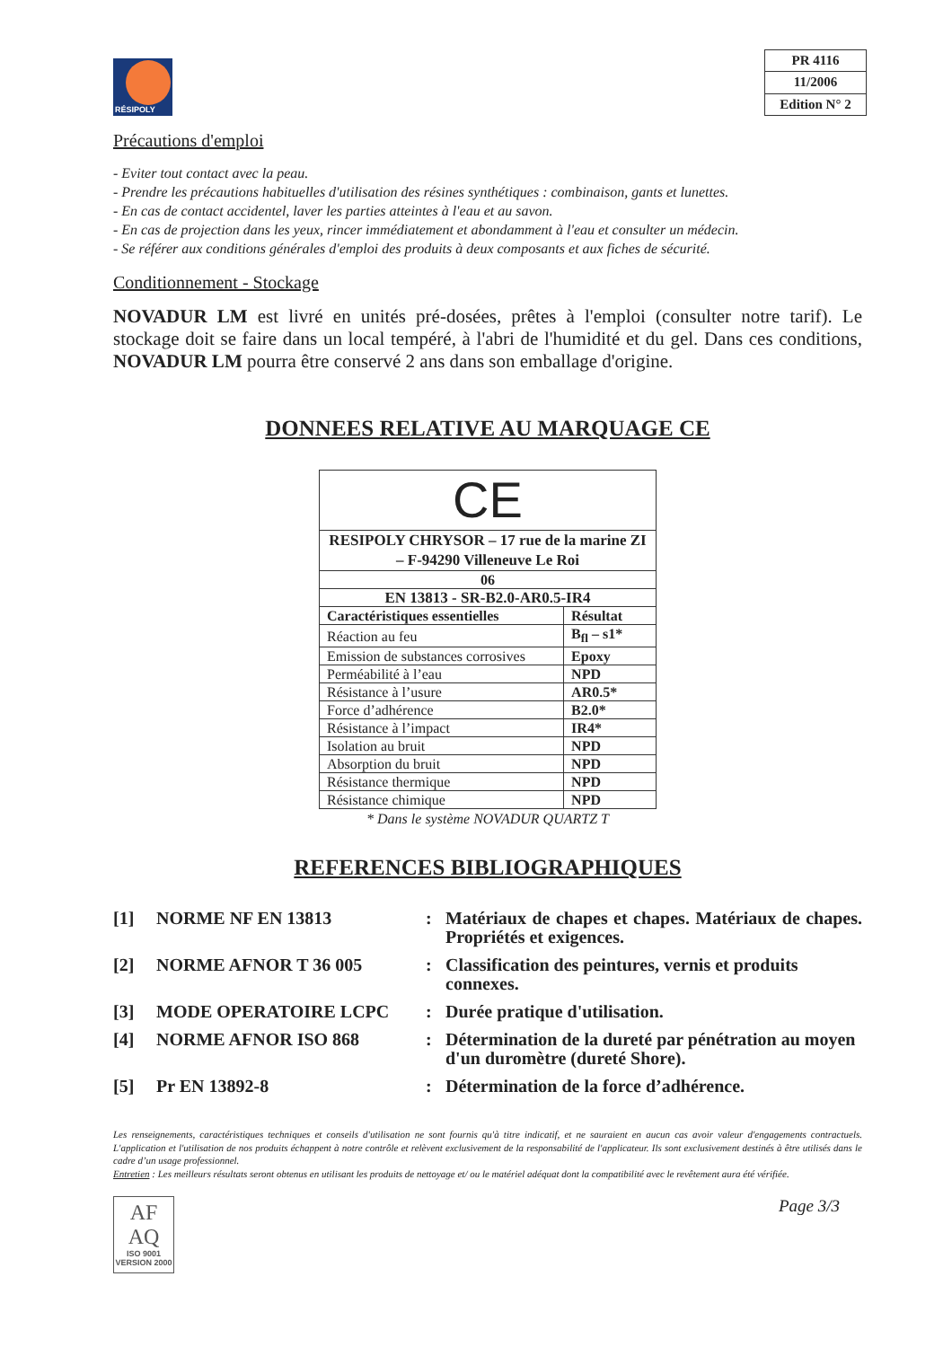RÉSIPOLY
| PR 4116 |
| 11/2006 |
| Edition N° 2 |
Précautions d'emploi
- Eviter tout contact avec la peau.
- Prendre les précautions habituelles d'utilisation des résines synthétiques : combinaison, gants et lunettes.
- En cas de contact accidentel, laver les parties atteintes à l'eau et au savon.
- En cas de projection dans les yeux, rincer immédiatement et abondamment à l'eau et consulter un médecin.
- Se référer aux conditions générales d'emploi des produits à deux composants et aux fiches de sécurité.
Conditionnement - Stockage
NOVADUR LM est livré en unités pré-dosées, prêtes à l'emploi (consulter notre tarif). Le stockage doit se faire dans un local tempéré, à l'abri de l'humidité et du gel. Dans ces conditions, NOVADUR LM pourra être conservé 2 ans dans son emballage d'origine.
DONNEES RELATIVE AU MARQUAGE CE
| CE | |
| RESIPOLY CHRYSOR – 17 rue de la marine ZI – F-94290 Villeneuve Le Roi | |
| 06 | |
| EN 13813 - SR-B2.0-AR0.5-IR4 | |
| Caractéristiques essentielles | Résultat |
| Réaction au feu | B<sub>fl</sub> – s1* |
| Emission de substances corrosives | Epoxy |
| Perméabilité à l’eau | NPD |
| Résistance à l’usure | AR0.5* |
| Force d’adhérence | B2.0* |
| Résistance à l’impact | IR4* |
| Isolation au bruit | NPD |
| Absorption du bruit | NPD |
| Résistance thermique | NPD |
| Résistance chimique | NPD |
* Dans le système NOVADUR QUARTZ T
REFERENCES BIBLIOGRAPHIQUES
| [1] | NORME NF EN 13813 | : | Matériaux de chapes et chapes. Matériaux de chapes. Propriétés et exigences. |
| [2] | NORME AFNOR T 36 005 | : | Classification des peintures, vernis et produits connexes. |
| [3] | MODE OPERATOIRE LCPC | : | Durée pratique d'utilisation. |
| [4] | NORME AFNOR ISO 868 | : | Détermination de la dureté par pénétration au moyen d'un duromètre (dureté Shore). |
| [5] | Pr EN 13892-8 | : | Détermination de la force d’adhérence. |
Les renseignements, caractéristiques techniques et conseils d'utilisation ne sont fournis qu'à titre indicatif, et ne sauraient en aucun cas avoir valeur d'engagements contractuels. L'application et l'utilisation de nos produits échappent à notre contrôle et relèvent exclusivement de la responsabilité de l'applicateur. Ils sont exclusivement destinés à être utilisés dans le cadre d’un usage professionnel.
Entretien : Les meilleurs résultats seront obtenus en utilisant les produits de nettoyage et/ ou le matériel adéquat dont la compatibilité avec le revêtement aura été vérifiée.
AF
AQ
ISO 9001
VERSION 2000
Page 3/3